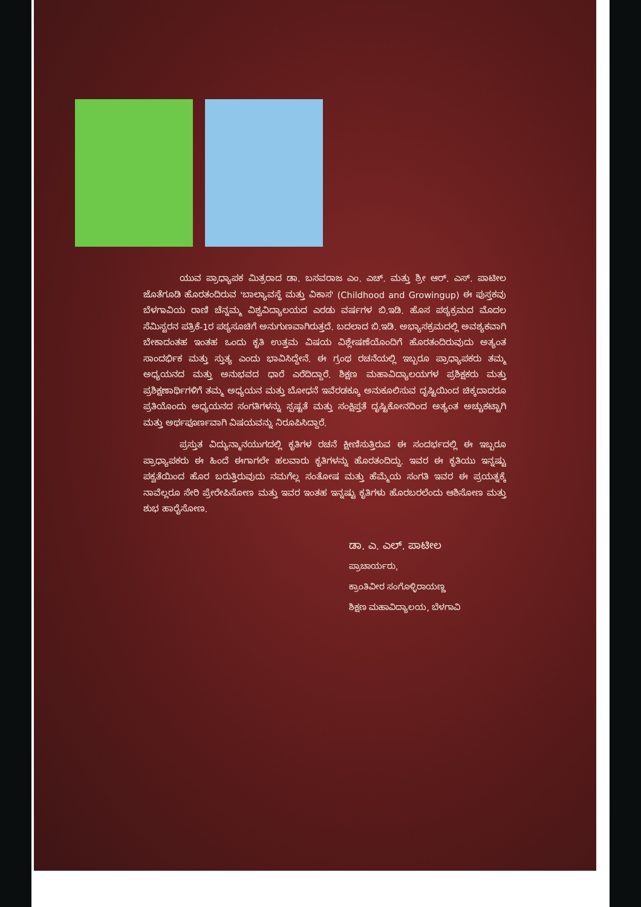ಯುವ ಪ್ರಾಧ್ಯಾಪಕ ಮಿತ್ರರಾದ ಡಾ. ಬಸವರಾಜ ಎಂ. ಎಚ್. ಮತ್ತು ಶ್ರೀ ಆರ್. ಎಸ್. ಪಾಟೀಲ ಜೊತೆಗೂಡಿ ಹೊರತಂದಿರುವ 'ಬಾಲ್ಯಾವಸ್ಥೆ ಮತ್ತು ವಿಕಾಸ' (Childhood and Growingup) ಈ ಪುಸ್ತಕವು ಬೆಳಗಾವಿಯ ರಾಣಿ ಚೆನ್ನಮ್ಮ ವಿಶ್ವವಿದ್ಯಾಲಯದ ಎರಡು ವರ್ಷಗಳ ಬಿ.ಇಡಿ. ಹೊಸ ಪಠ್ಯಕ್ರಮದ ಮೊದಲ ಸೆಮಿಸ್ಟರನ ಪತ್ರಿಕೆ-1ರ ಪಠ್ಯಸೂಚಿಗೆ ಅನುಗುಣವಾಗಿರುತ್ತದೆ. ಬದಲಾದ ಬಿ.ಇಡಿ. ಅಭ್ಯಾಸಕ್ರಮದಲ್ಲಿ ಅವಶ್ಯಕವಾಗಿ ಬೇಕಾದಂತಹ ಇಂತಹ ಒಂದು ಕೃತಿ ಉತ್ತಮ ವಿಷಯ ವಿಶ್ಲೇಷಣೆಯೊಂದಿಗೆ ಹೊರತಂದಿರುವುದು ಅತ್ಯಂತ ಸಾಂದರ್ಭಿಕ ಮತ್ತು ಸ್ತುತ್ಯ ಎಂದು ಭಾವಿಸಿದ್ದೇನೆ. ಈ ಗ್ರಂಥ ರಚನೆಯಲ್ಲಿ ಇಬ್ಬರೂ ಪ್ರಾಧ್ಯಾಪಕರು ತಮ್ಮ ಅಧ್ಯಯನದ ಮತ್ತು ಅನುಭವದ ಧಾರೆ ಎರೆದಿದ್ದಾರೆ. ಶಿಕ್ಷಣ ಮಹಾವಿದ್ಯಾಲಯಗಳ ಪ್ರಶಿಕ್ಷಕರು ಮತ್ತು ಪ್ರಶಿಕ್ಷಣಾರ್ಥಿಗಳಿಗೆ ತಮ್ಮ ಅಧ್ಯಯನ ಮತ್ತು ಬೋಧನೆ ಇವೆರಡಕ್ಕೂ ಅನುಕೂಲಿಸುವ ದೃಷ್ಟಿಯಿಂದ ಚಿಕ್ಕದಾದರೂ ಪ್ರತಿಯೊಂದು ಅಧ್ಯಯನದ ಸಂಗತಿಗಳನ್ನು ಸ್ಪಷ್ಟತೆ ಮತ್ತು ಸಂಕ್ಷಿಪ್ತತೆ ದೃಷ್ಟಿಕೋನದಿಂದ ಅತ್ಯಂತ ಅಚ್ಚುಕಟ್ಟಾಗಿ ಮತ್ತು ಅರ್ಥಪೂರ್ಣವಾಗಿ ವಿಷಯವನ್ನು ನಿರೂಪಿಸಿದ್ದಾರೆ.
ಪ್ರಸ್ತುತ ವಿದ್ಯುನ್ಮಾನಯುಗದಲ್ಲಿ ಕೃತಿಗಳ ರಚನೆ ಕ್ಷೀಣಿಸುತ್ತಿರುವ ಈ ಸಂದರ್ಭದಲ್ಲಿ ಈ ಇಬ್ಬರೂ ಪ್ರಾಧ್ಯಾಪಕರು ಈ ಹಿಂದೆ ಈಗಾಗಲೇ ಹಲವಾರು ಕೃತಿಗಳನ್ನು ಹೊರತಂದಿದ್ದು. ಇವರ ಈ ಕೃತಿಯು ಇನ್ನಷ್ಟು ಪಕ್ವತೆಯಿಂದ ಹೊರ ಬರುತ್ತಿರುವುದು ನಮಗೆಲ್ಲ ಸಂತೋಷ ಮತ್ತು ಹೆಮ್ಮೆಯ ಸಂಗತಿ ಇವರ ಈ ಪ್ರಯತ್ನಕ್ಕೆ ನಾವೆಲ್ಲರೂ ಸೇರಿ ಪ್ರೇರೇಪಿಸೋಣ ಮತ್ತು ಇವರ ಇಂತಹ ಇನ್ನಷ್ಟು ಕೃತಿಗಳು ಹೊರಬರಲೆಂದು ಆಶಿಸೋಣ ಮತ್ತು ಶುಭ ಹಾರೈಸೋಣ.
ಡಾ. ಎ. ಎಲ್. ಪಾಟೀಲ
ಪ್ರಾಚಾರ್ಯರು,
ಕ್ರಾಂತಿವೀರ ಸಂಗೊಳ್ಳಿರಾಯಣ್ಣ
ಶಿಕ್ಷಣ ಮಹಾವಿದ್ಯಾಲಯ, ಬೆಳಗಾವಿ